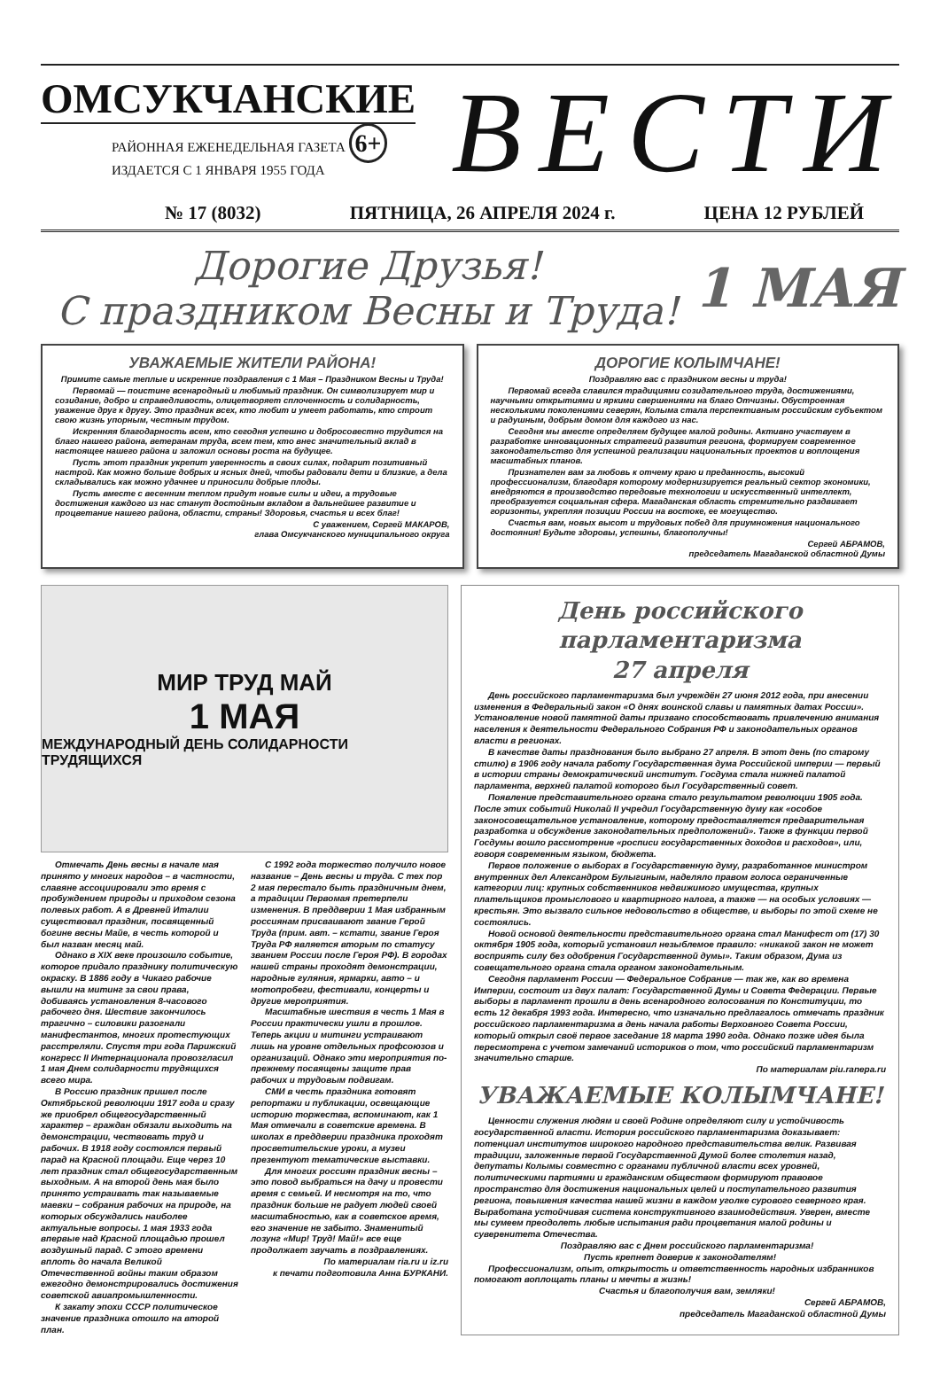ОМСУКЧАНСКИЕ
РАЙОННАЯ ЕЖЕНЕДЕЛЬНАЯ ГАЗЕТА 6+
ИЗДАЕТСЯ С 1 ЯНВАРЯ 1955 ГОДА
ВЕСТИ
№ 17 (8032) ПЯТНИЦА, 26 АПРЕЛЯ 2024 г. ЦЕНА 12 РУБЛЕЙ
Дорогие Друзья!
С праздником Весны и Труда!
1 МАЯ
УВАЖАЕМЫЕ ЖИТЕЛИ РАЙОНА!
Примите самые теплые и искренние поздравления с 1 Мая – Праздником Весны и Труда!
Первомай — поистине всенародный и любимый праздник. Он символизирует мир и созидание, добро и справедливость, олицетворяет сплоченность и солидарность, уважение друг к другу. Это праздник всех, кто любит и умеет работать, кто строит свою жизнь упорным, честным трудом.
Искренняя благодарность всем, кто сегодня успешно и добросовестно трудится на благо нашего района, ветеранам труда, всем тем, кто внес значительный вклад в настоящее нашего района и заложил основы роста на будущее.
Пусть этот праздник укрепит уверенность в своих силах, подарит позитивный настрой. Как можно больше добрых и ясных дней, чтобы радовали дети и близкие, а дела складывались как можно удачнее и приносили добрые плоды.
Пусть вместе с весенним теплом придут новые силы и идеи, а трудовые достижения каждого из нас станут достойным вкладом в дальнейшее развитие и процветание нашего района, области, страны! Здоровья, счастья и всех благ!
С уважением, Сергей МАКАРОВ,
глава Омсукчанского муниципального округа
ДОРОГИЕ КОЛЫМЧАНЕ!
Поздравляю вас с праздником весны и труда!
Первомай всегда славился традициями созидательного труда, достижениями, научными открытиями и яркими свершениями на благо Отчизны. Обустроенная несколькими поколениями северян, Колыма стала перспективным российским субъектом и радушным, добрым домом для каждого из нас.
Сегодня мы вместе определяем будущее малой родины. Активно участвуем в разработке инновационных стратегий развития региона, формируем современное законодательство для успешной реализации национальных проектов и воплощения масштабных планов.
Признателен вам за любовь к отчему краю и преданность, высокий профессионализм, благодаря которому модернизируется реальный сектор экономики, внедряются в производство передовые технологии и искусственный интеллект, преобразуется социальная сфера. Магаданская область стремительно раздвигает горизонты, укрепляя позиции России на востоке, ее могущество.
Счастья вам, новых высот и трудовых побед для приумножения национального достояния! Будьте здоровы, успешны, благополучны!
Сергей АБРАМОВ,
председатель Магаданской областной Думы
МИР ТРУД МАЙ
1 МАЯ
МЕЖДУНАРОДНЫЙ ДЕНЬ СОЛИДАРНОСТИ ТРУДЯЩИХСЯ
Отмечать День весны в начале мая принято у многих народов – в частности, славяне ассоциировали это время с пробуждением природы и приходом сезона полевых работ. А в Древней Италии существовал праздник, посвященный богине весны Майе, в честь которой и был назван месяц май.
Однако в XIX веке произошло событие, которое придало празднику политическую окраску. В 1886 году в Чикаго рабочие вышли на митинг за свои права, добиваясь установления 8-часового рабочего дня. Шествие закончилось трагично – силовики разогнали манифестантов, многих протестующих расстреляли. Спустя три года Парижский конгресс II Интернационала провозгласил 1 мая Днем солидарности трудящихся всего мира.
В Россию праздник пришел после Октябрьской революции 1917 года и сразу же приобрел общегосударственный характер – граждан обязали выходить на демонстрации, чествовать труд и рабочих. В 1918 году состоялся первый парад на Красной площади. Еще через 10 лет праздник стал общегосударственным выходным. А на второй день мая было принято устраивать так называемые маевки – собрания рабочих на природе, на которых обсуждались наиболее актуальные вопросы. 1 мая 1933 года впервые над Красной площадью прошел воздушный парад. С этого времени вплоть до начала Великой Отечественной войны таким образом ежегодно демонстрировались достижения советской авиапромышленности.
К закату эпохи СССР политическое значение праздника отошло на второй план.
С 1992 года торжество получило новое название – День весны и труда. С тех пор 2 мая перестало быть праздничным днем, а традиции Первомая претерпели изменения. В преддверии 1 Мая избранным россиянам присваивают звание Герой Труда (прим. авт. – кстати, звание Героя Труда РФ является вторым по статусу званием России после Героя РФ). В городах нашей страны проходят демонстрации, народные гуляния, ярмарки, авто – и мотопробеги, фестивали, концерты и другие мероприятия.
Масштабные шествия в честь 1 Мая в России практически ушли в прошлое. Теперь акции и митинги устраивают лишь на уровне отдельных профсоюзов и организаций. Однако эти мероприятия по-прежнему посвящены защите прав рабочих и трудовым подвигам.
СМИ в честь праздника готовят репортажи и публикации, освещающие историю торжества, вспоминают, как 1 Мая отмечали в советские времена. В школах в преддверии праздника проходят просветительские уроки, а музеи презентуют тематические выставки.
Для многих россиян праздник весны – это повод выбраться на дачу и провести время с семьей. И несмотря на то, что праздник больше не радует людей своей масштабностью, как в советское время, его значение не забыто. Знаменитый лозунг «Мир! Труд! Май!» все еще продолжает звучать в поздравлениях.
По материалам ria.ru и iz.ru
к печати подготовила Анна БУРКАНИ.
День российского парламентаризма
27 апреля
День российского парламентаризма был учреждён 27 июня 2012 года, при внесении изменения в Федеральный закон «О днях воинской славы и памятных датах России». Установление новой памятной даты призвано способствовать привлечению внимания населения к деятельности Федерального Собрания РФ и законодательных органов власти в регионах.
В качестве даты празднования было выбрано 27 апреля. В этот день (по старому стилю) в 1906 году начала работу Государственная дума Российской империи — первый в истории страны демократический институт. Госдума стала нижней палатой парламента, верхней палатой которого был Государственный совет.
Появление представительного органа стало результатом революции 1905 года. После этих событий Николай II учредил Государственную думу как «особое законосовещательное установление, которому предоставляется предварительная разработка и обсуждение законодательных предположений». Также в функции первой Госдумы вошло рассмотрение «росписи государственных доходов и расходов», или, говоря современным языком, бюджета.
Первое положение о выборах в Государственную думу, разработанное министром внутренних дел Александром Булыгиным, наделяло правом голоса ограниченные категории лиц: крупных собственников недвижимого имущества, крупных плательщиков промыслового и квартирного налога, а также — на особых условиях — крестьян. Это вызвало сильное недовольство в обществе, и выборы по этой схеме не состоялись.
Новой основой деятельности представительного органа стал Манифест от (17) 30 октября 1905 года, который установил незыблемое правило: «никакой закон не может восприять силу без одобрения Государственной думы». Таким образом, Дума из совещательного органа стала органом законодательным.
Сегодня парламент России — Федеральное Собрание — так же, как во времена Империи, состоит из двух палат: Государственной Думы и Совета Федерации. Первые выборы в парламент прошли в день всенародного голосования по Конституции, то есть 12 декабря 1993 года. Интересно, что изначально предлагалось отмечать праздник российского парламентаризма в день начала работы Верховного Совета России, который открыл своё первое заседание 18 марта 1990 года. Однако позже идея была пересмотрена с учетом замечаний историков о том, что российский парламентаризм значительно старше.
По материалам piu.ranepa.ru
УВАЖАЕМЫЕ КОЛЫМЧАНЕ!
Ценности служения людям и своей Родине определяют силу и устойчивость государственной власти. История российского парламентаризма доказывает: потенциал институтов широкого народного представительства велик. Развивая традиции, заложенные первой Государственной Думой более столетия назад, депутаты Колымы совместно с органами публичной власти всех уровней, политическими партиями и гражданским обществом формируют правовое пространство для достижения национальных целей и поступательного развития региона, повышения качества нашей жизни в каждом уголке сурового северного края. Выработана устойчивая система конструктивного взаимодействия. Уверен, вместе мы сумеем преодолеть любые испытания ради процветания малой родины и суверенитета Отечества.
Поздравляю вас с Днем российского парламентаризма!
Пусть крепнет доверие к законодателям!
Профессионализм, опыт, открытость и ответственность народных избранников помогают воплощать планы и мечты в жизнь!
Счастья и благополучия вам, земляки!
Сергей АБРАМОВ,
председатель Магаданской областной Думы